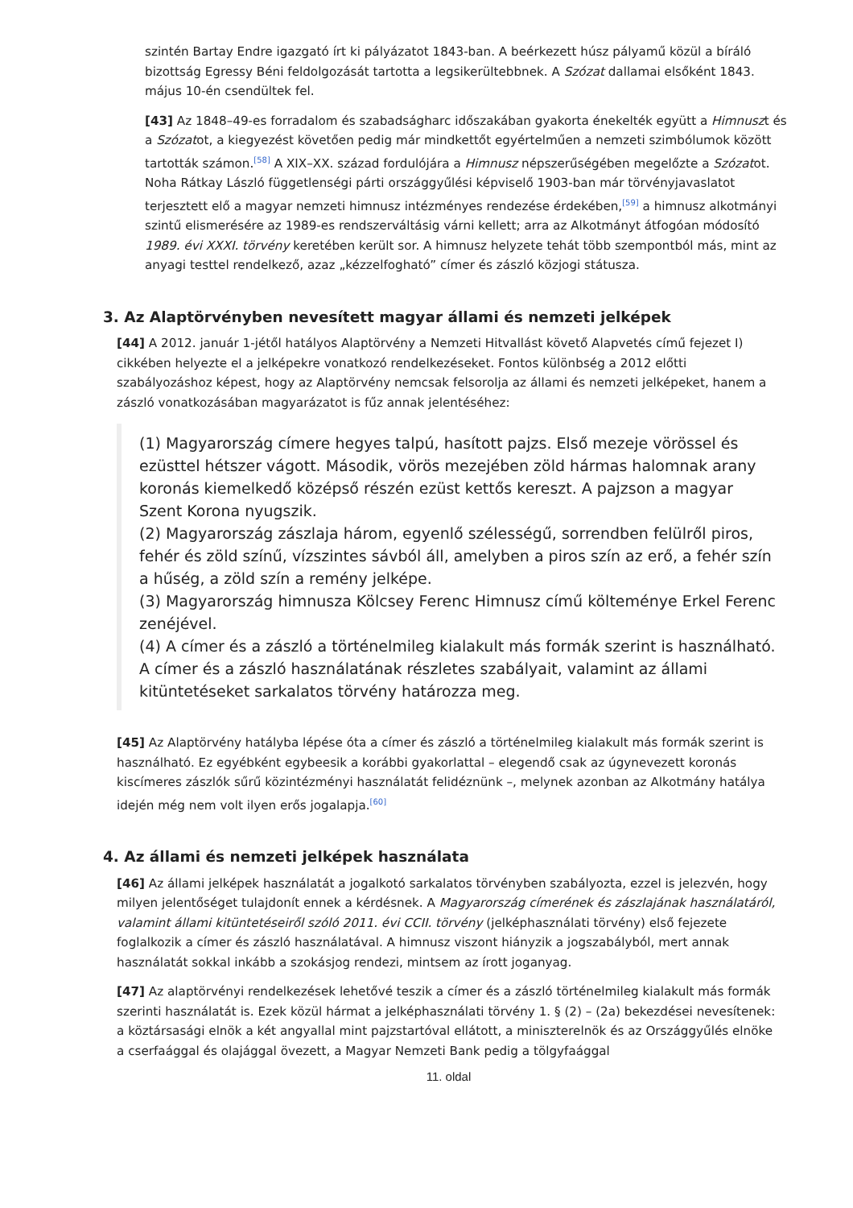szintén Bartay Endre igazgató írt ki pályázatot 1843-ban. A beérkezett húsz pályamű közül a bíráló bizottság Egressy Béni feldolgozását tartotta a legsikerültebbnek. A Szózat dallamai elsőként 1843. május 10-én csendültek fel.
[43] Az 1848–49-es forradalom és szabadságharc időszakában gyakorta énekelték együtt a Himnuszt és a Szózatot, a kiegyezést követően pedig már mindkettőt egyértelműen a nemzeti szimbólumok között tartották számon.<sup>[58]</sup> A XIX–XX. század fordulójára a Himnusz népszerűségében megelőzte a Szózatot. Noha Rátkay László függetlenségi párti országgyűlési képviselő 1903-ban már törvényjavaslatot terjesztett elő a magyar nemzeti himnusz intézményes rendezése érdekében,<sup>[59]</sup> a himnusz alkotmányi szintű elismerésére az 1989-es rendszerváltásig várni kellett; arra az Alkotmányt átfogóan módosító 1989. évi XXXI. törvény keretében került sor. A himnusz helyzete tehát több szempontból más, mint az anyagi testtel rendelkező, azaz „kézzelfogható” címer és zászló közjogi státusza.
3. Az Alaptörvényben nevesített magyar állami és nemzeti jelképek
[44] A 2012. január 1-jétől hatályos Alaptörvény a Nemzeti Hitvallást követő Alapvetés című fejezet I) cikkében helyezte el a jelképekre vonatkozó rendelkezéseket. Fontos különbség a 2012 előtti szabályozáshoz képest, hogy az Alaptörvény nemcsak felsorolja az állami és nemzeti jelképeket, hanem a zászló vonatkozásában magyarázatot is fűz annak jelentéséhez:
(1) Magyarország címere hegyes talpú, hasított pajzs. Első mezeje vörössel és ezüsttel hétszer vágott. Második, vörös mezejében zöld hármas halomnak arany koronás kiemelkedő középső részén ezüst kettős kereszt. A pajzson a magyar Szent Korona nyugszik.
(2) Magyarország zászlaja három, egyenlő szélességű, sorrendben felülről piros, fehér és zöld színű, vízszintes sávból áll, amelyben a piros szín az erő, a fehér szín a hűség, a zöld szín a remény jelképe.
(3) Magyarország himnusza Kölcsey Ferenc Himnusz című költeménye Erkel Ferenc zenéjével.
(4) A címer és a zászló a történelmileg kialakult más formák szerint is használható. A címer és a zászló használatának részletes szabályait, valamint az állami kitüntetéseket sarkalatos törvény határozza meg.
[45] Az Alaptörvény hatályba lépése óta a címer és zászló a történelmileg kialakult más formák szerint is használható. Ez egyébként egybeesik a korábbi gyakorlattal – elegendő csak az úgynevezett koronás kiscímeres zászlók sűrű közintézményi használatát felidéznünk –, melynek azonban az Alkotmány hatálya idején még nem volt ilyen erős jogalapja.<sup>[60]</sup>
4. Az állami és nemzeti jelképek használata
[46] Az állami jelképek használatát a jogalkotó sarkalatos törvényben szabályozta, ezzel is jelezvén, hogy milyen jelentőséget tulajdonít ennek a kérdésnek. A Magyarország címerének és zászlajának használatáról, valamint állami kitüntetéseiről szóló 2011. évi CCII. törvény (jelképhasználati törvény) első fejezete foglalkozik a címer és zászló használatával. A himnusz viszont hiányzik a jogszabályból, mert annak használatát sokkal inkább a szokásjog rendezi, mintsem az írott joganyag.
[47] Az alaptörvényi rendelkezések lehetővé teszik a címer és a zászló történelmileg kialakult más formák szerinti használatát is. Ezek közül hármat a jelképhasználati törvény 1. § (2) – (2a) bekezdései nevesítenek: a köztársasági elnök a két angyallal mint pajzstartóval ellátott, a miniszterelnök és az Országgyűlés elnöke a cserfaággal és olajággal övezett, a Magyar Nemzeti Bank pedig a tölgyfaággal
11. oldal